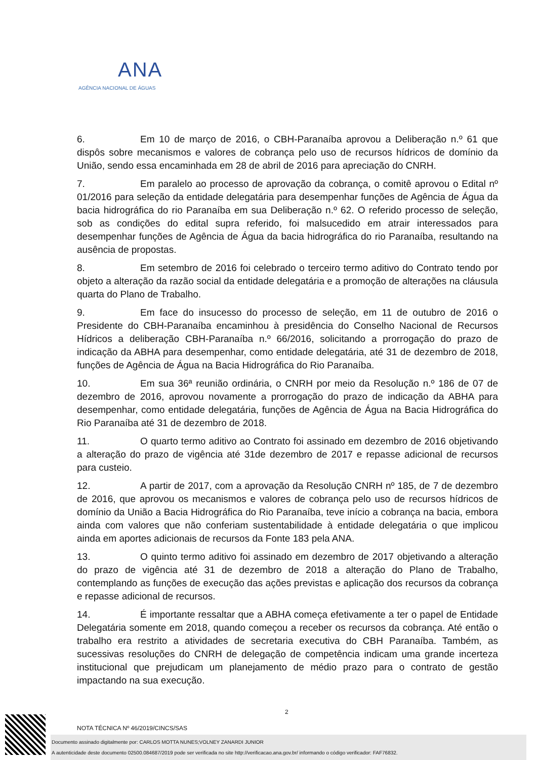ANA
AGÊNCIA NACIONAL DE ÁGUAS
6. Em 10 de março de 2016, o CBH-Paranaíba aprovou a Deliberação n.º 61 que dispôs sobre mecanismos e valores de cobrança pelo uso de recursos hídricos de domínio da União, sendo essa encaminhada em 28 de abril de 2016 para apreciação do CNRH.
7. Em paralelo ao processo de aprovação da cobrança, o comitê aprovou o Edital nº 01/2016 para seleção da entidade delegatária para desempenhar funções de Agência de Água da bacia hidrográfica do rio Paranaíba em sua Deliberação n.º 62. O referido processo de seleção, sob as condições do edital supra referido, foi malsucedido em atrair interessados para desempenhar funções de Agência de Água da bacia hidrográfica do rio Paranaíba, resultando na ausência de propostas.
8. Em setembro de 2016 foi celebrado o terceiro termo aditivo do Contrato tendo por objeto a alteração da razão social da entidade delegatária e a promoção de alterações na cláusula quarta do Plano de Trabalho.
9. Em face do insucesso do processo de seleção, em 11 de outubro de 2016 o Presidente do CBH-Paranaíba encaminhou à presidência do Conselho Nacional de Recursos Hídricos a deliberação CBH-Paranaíba n.º 66/2016, solicitando a prorrogação do prazo de indicação da ABHA para desempenhar, como entidade delegatária, até 31 de dezembro de 2018, funções de Agência de Água na Bacia Hidrográfica do Rio Paranaíba.
10. Em sua 36ª reunião ordinária, o CNRH por meio da Resolução n.º 186 de 07 de dezembro de 2016, aprovou novamente a prorrogação do prazo de indicação da ABHA para desempenhar, como entidade delegatária, funções de Agência de Água na Bacia Hidrográfica do Rio Paranaíba até 31 de dezembro de 2018.
11. O quarto termo aditivo ao Contrato foi assinado em dezembro de 2016 objetivando a alteração do prazo de vigência até 31de dezembro de 2017 e repasse adicional de recursos para custeio.
12. A partir de 2017, com a aprovação da Resolução CNRH nº 185, de 7 de dezembro de 2016, que aprovou os mecanismos e valores de cobrança pelo uso de recursos hídricos de domínio da União a Bacia Hidrográfica do Rio Paranaíba, teve início a cobrança na bacia, embora ainda com valores que não conferiam sustentabilidade à entidade delegatária o que implicou ainda em aportes adicionais de recursos da Fonte 183 pela ANA.
13. O quinto termo aditivo foi assinado em dezembro de 2017 objetivando a alteração do prazo de vigência até 31 de dezembro de 2018 a alteração do Plano de Trabalho, contemplando as funções de execução das ações previstas e aplicação dos recursos da cobrança e repasse adicional de recursos.
14. É importante ressaltar que a ABHA começa efetivamente a ter o papel de Entidade Delegatária somente em 2018, quando começou a receber os recursos da cobrança. Até então o trabalho era restrito a atividades de secretaria executiva do CBH Paranaíba. Também, as sucessivas resoluções do CNRH de delegação de competência indicam uma grande incerteza institucional que prejudicam um planejamento de médio prazo para o contrato de gestão impactando na sua execução.
2
NOTA TÉCNICA Nº 46/2019/CINCS/SAS
Documento assinado digitalmente por: CARLOS MOTTA NUNES;VOLNEY ZANARDI JUNIOR
A autenticidade deste documento 02500.084687/2019 pode ser verificada no site http://verificacao.ana.gov.br/ informando o código verificador: FAF76832.